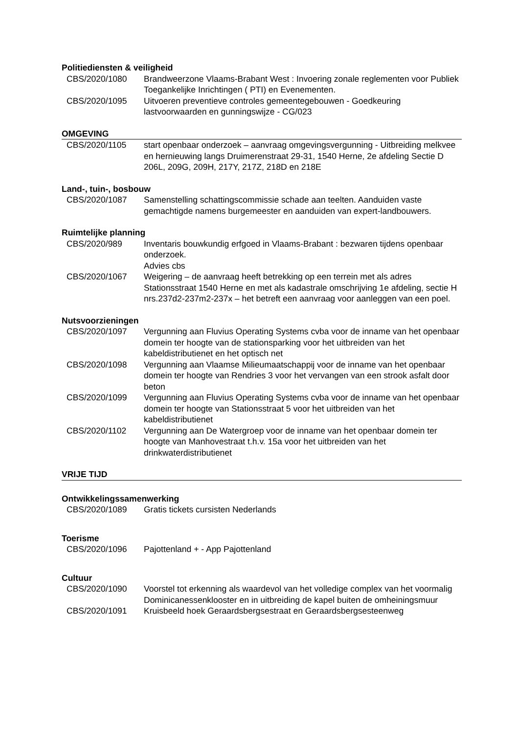Politiediensten & veiligheid
CBS/2020/1080 Brandweerzone Vlaams-Brabant West : Invoering zonale reglementen voor Publiek Toegankelijke Inrichtingen ( PTI) en Evenementen.
CBS/2020/1095 Uitvoeren preventieve controles gemeentegebouwen - Goedkeuring lastvoorwaarden en gunningswijze - CG/023
OMGEVING
CBS/2020/1105 start openbaar onderzoek – aanvraag omgevingsvergunning - Uitbreiding melkvee en hernieuwing langs Druimerenstraat 29-31, 1540 Herne, 2e afdeling Sectie D 206L, 209G, 209H, 217Y, 217Z, 218D en 218E
Land-, tuin-, bosbouw
CBS/2020/1087 Samenstelling schattingscommissie schade aan teelten. Aanduiden vaste gemachtigde namens burgemeester en aanduiden van expert-landbouwers.
Ruimtelijke planning
CBS/2020/989 Inventaris bouwkundig erfgoed in Vlaams-Brabant : bezwaren tijdens openbaar onderzoek.
Advies cbs
CBS/2020/1067 Weigering – de aanvraag heeft betrekking op een terrein met als adres Stationsstraat 1540 Herne en met als kadastrale omschrijving 1e afdeling, sectie H nrs.237d2-237m2-237x – het betreft een aanvraag voor aanleggen van een poel.
Nutsvoorzieningen
CBS/2020/1097 Vergunning aan Fluvius Operating Systems cvba voor de inname van het openbaar domein ter hoogte van de stationsparking voor het uitbreiden van het kabeldistributienet en het optisch net
CBS/2020/1098 Vergunning aan Vlaamse Milieumaatschappij voor de inname van het openbaar domein ter hoogte van Rendries 3 voor het vervangen van een strook asfalt door beton
CBS/2020/1099 Vergunning aan Fluvius Operating Systems cvba voor de inname van het openbaar domein ter hoogte van Stationsstraat 5 voor het uitbreiden van het kabeldistributienet
CBS/2020/1102 Vergunning aan De Watergroep voor de inname van het openbaar domein ter hoogte van Manhovestraat t.h.v. 15a voor het uitbreiden van het drinkwaterdistributienet
VRIJE TIJD
Ontwikkelingssamenwerking
CBS/2020/1089 Gratis tickets cursisten Nederlands
Toerisme
CBS/2020/1096 Pajottenland + - App Pajottenland
Cultuur
CBS/2020/1090 Voorstel tot erkenning als waardevol van het volledige complex van het voormalig Dominicanessenklooster en in uitbreiding de kapel buiten de omheiningsmuur
CBS/2020/1091 Kruisbeeld hoek Geraardsbergsestraat en Geraardsbergsesteenweg